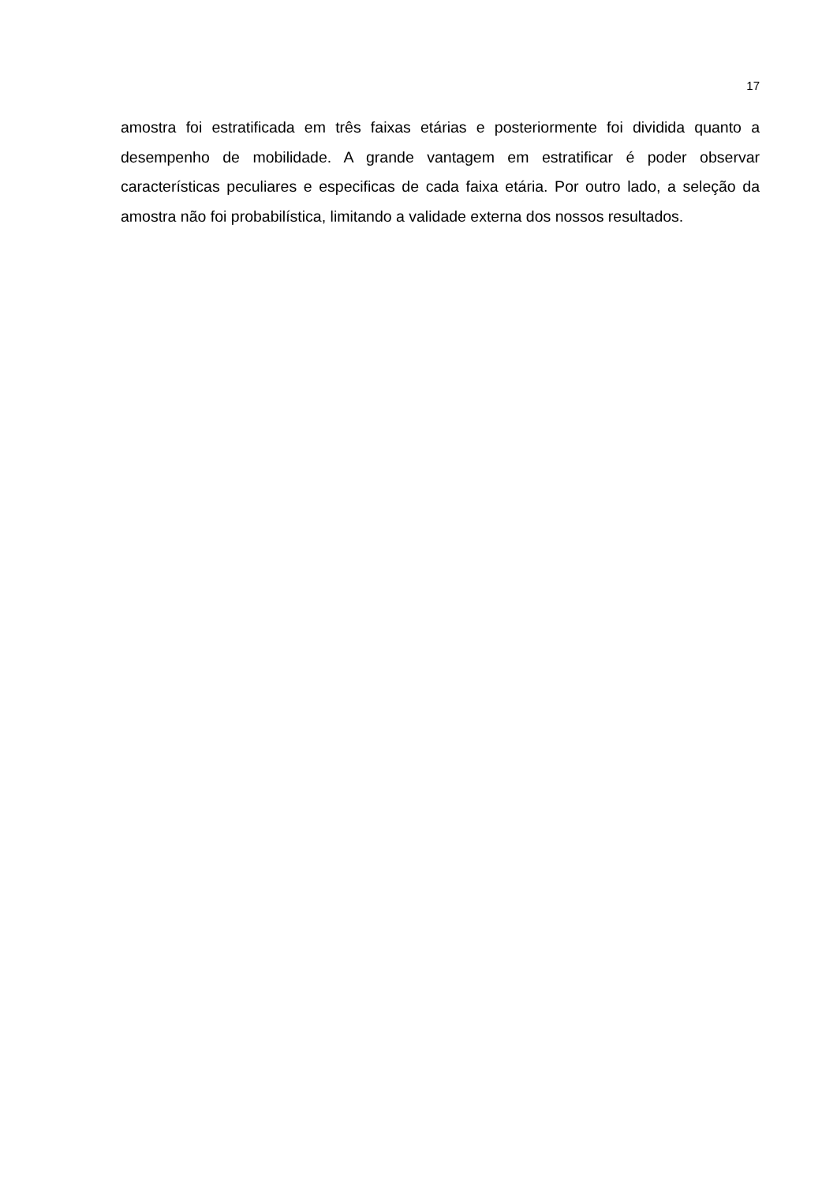17
amostra foi estratificada em três faixas etárias e posteriormente foi dividida quanto a desempenho de mobilidade. A grande vantagem em estratificar é poder observar características peculiares e especificas de cada faixa etária. Por outro lado, a seleção da amostra não foi probabilística, limitando a validade externa dos nossos resultados.